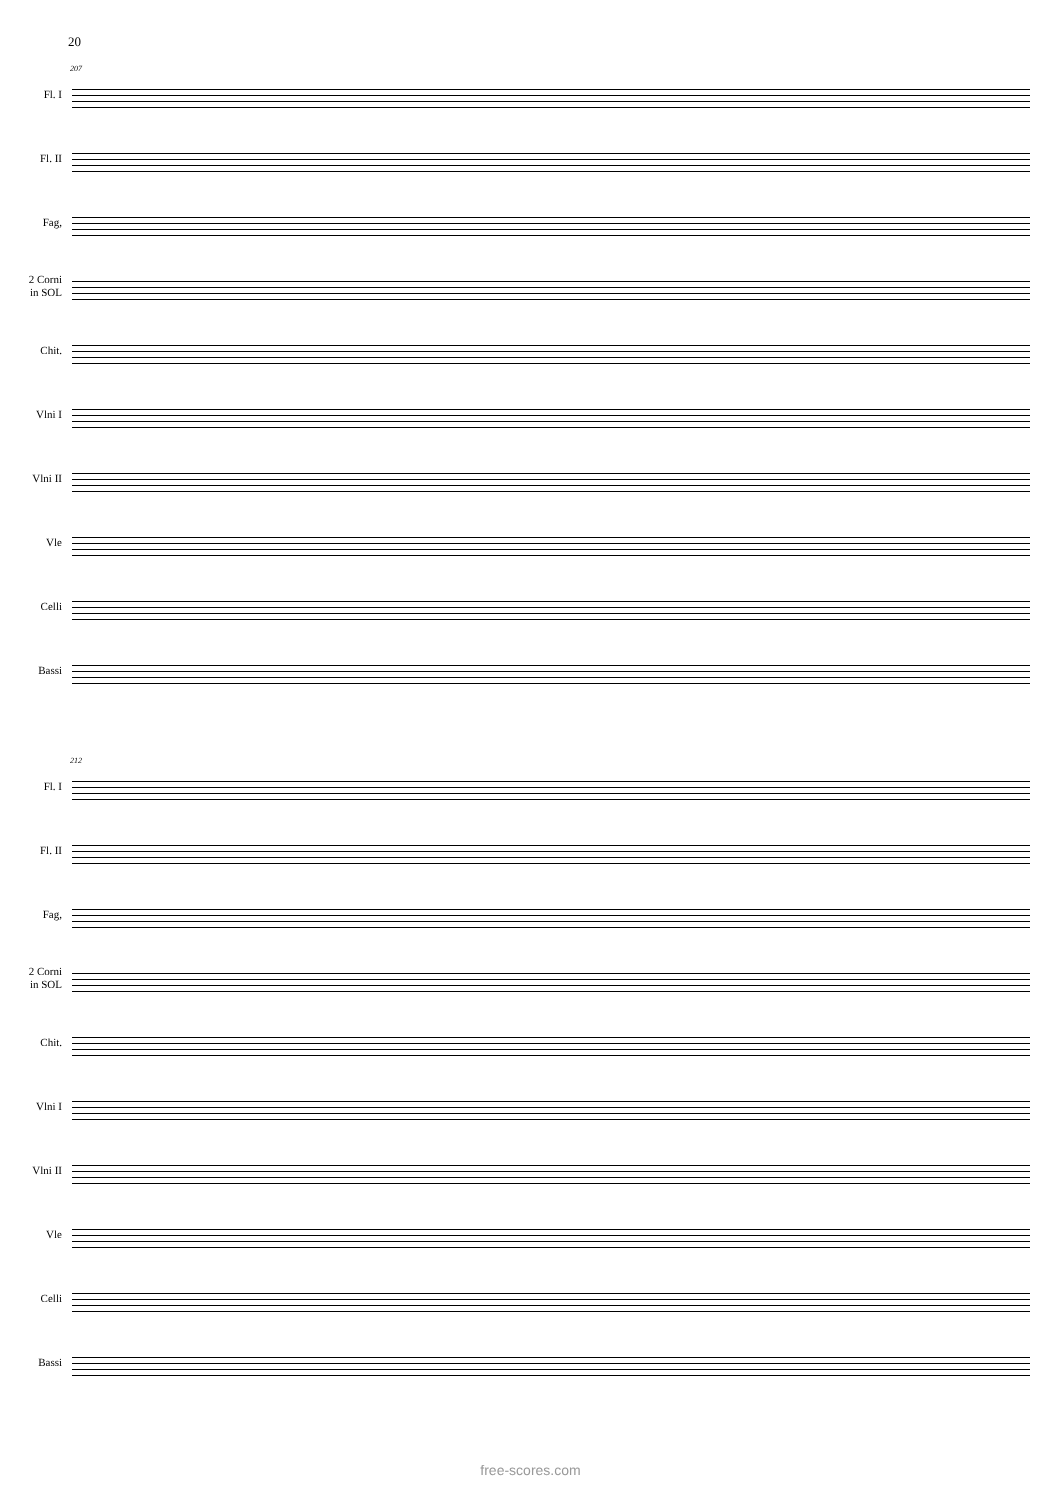20
207
Fl. I
Fl. II
Fag,
2 Corni
in SOL
Chit.
Vlni I
Vlni II
Vle
Celli
Bassi
212
Fl. I
Fl. II
Fag,
2 Corni
in SOL
Chit.
Vlni I
Vlni II
Vle
Celli
Bassi
free-scores.com